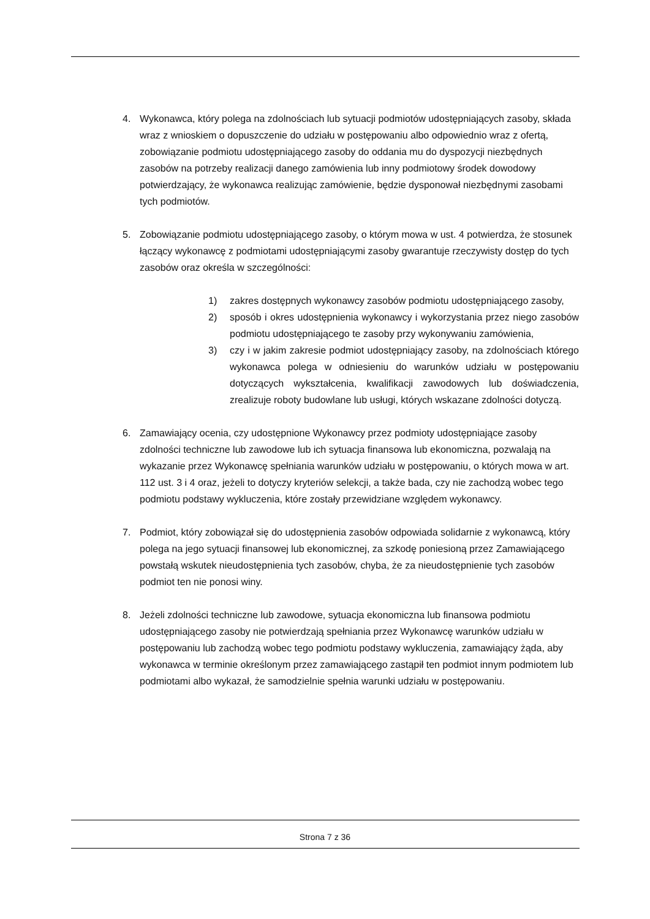4. Wykonawca, który polega na zdolnościach lub sytuacji podmiotów udostępniających zasoby, składa wraz z wnioskiem o dopuszczenie do udziału w postępowaniu albo odpowiednio wraz z ofertą, zobowiązanie podmiotu udostępniającego zasoby do oddania mu do dyspozycji niezbędnych zasobów na potrzeby realizacji danego zamówienia lub inny podmiotowy środek dowodowy potwierdzający, że wykonawca realizując zamówienie, będzie dysponował niezbędnymi zasobami tych podmiotów.
5. Zobowiązanie podmiotu udostępniającego zasoby, o którym mowa w ust. 4 potwierdza, że stosunek łączący wykonawcę z podmiotami udostępniającymi zasoby gwarantuje rzeczywisty dostęp do tych zasobów oraz określa w szczególności:
1) zakres dostępnych wykonawcy zasobów podmiotu udostępniającego zasoby,
2) sposób i okres udostępnienia wykonawcy i wykorzystania przez niego zasobów podmiotu udostępniającego te zasoby przy wykonywaniu zamówienia,
3) czy i w jakim zakresie podmiot udostępniający zasoby, na zdolnościach którego wykonawca polega w odniesieniu do warunków udziału w postępowaniu dotyczących wykształcenia, kwalifikacji zawodowych lub doświadczenia, zrealizuje roboty budowlane lub usługi, których wskazane zdolności dotyczą.
6. Zamawiający ocenia, czy udostępnione Wykonawcy przez podmioty udostępniające zasoby zdolności techniczne lub zawodowe lub ich sytuacja finansowa lub ekonomiczna, pozwalają na wykazanie przez Wykonawcę spełniania warunków udziału w postępowaniu, o których mowa w art. 112 ust. 3 i 4 oraz, jeżeli to dotyczy kryteriów selekcji, a także bada, czy nie zachodzą wobec tego podmiotu podstawy wykluczenia, które zostały przewidziane względem wykonawcy.
7. Podmiot, który zobowiązał się do udostępnienia zasobów odpowiada solidarnie z wykonawcą, który polega na jego sytuacji finansowej lub ekonomicznej, za szkodę poniesioną przez Zamawiającego powstałą wskutek nieudostępnienia tych zasobów, chyba, że za nieudostępnienie tych zasobów podmiot ten nie ponosi winy.
8. Jeżeli zdolności techniczne lub zawodowe, sytuacja ekonomiczna lub finansowa podmiotu udostępniającego zasoby nie potwierdzają spełniania przez Wykonawcę warunków udziału w postępowaniu lub zachodzą wobec tego podmiotu podstawy wykluczenia, zamawiający żąda, aby wykonawca w terminie określonym przez zamawiającego zastąpił ten podmiot innym podmiotem lub podmiotami albo wykazał, że samodzielnie spełnia warunki udziału w postępowaniu.
Strona 7 z 36